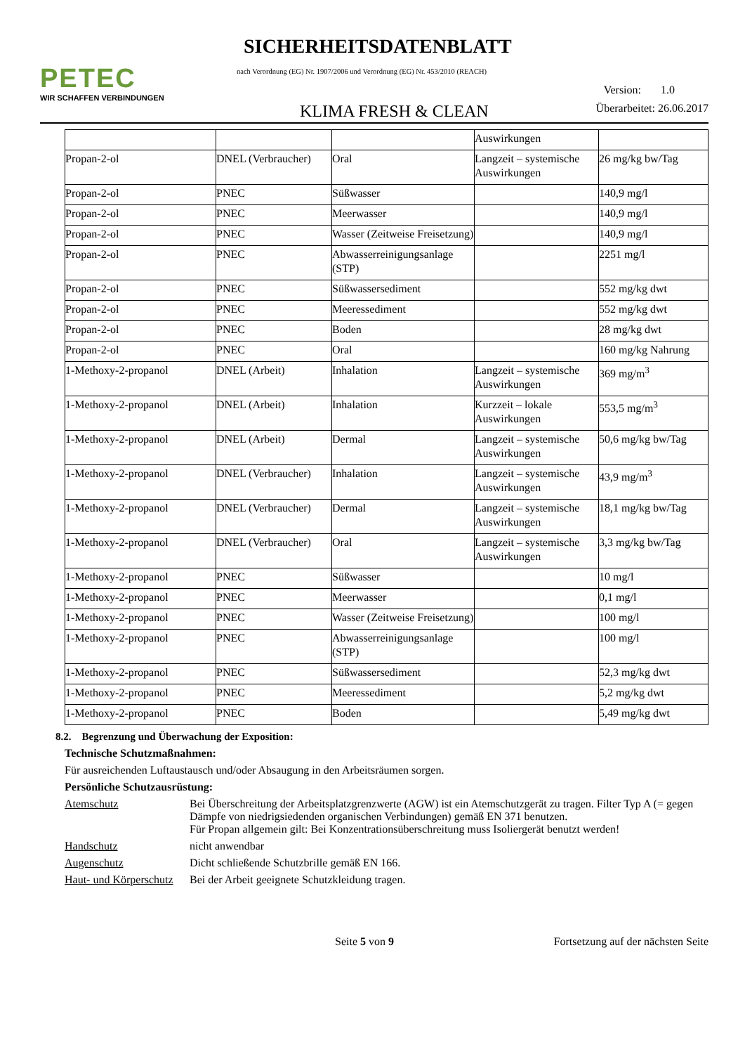PETEC
WIR SCHAFFEN VERBINDUNGEN
SICHERHEITSDATENBLATT
nach Verordnung (EG) Nr. 1907/2006 und Verordnung (EG) Nr. 453/2010 (REACH)
Version: 1.0
KLIMA FRESH & CLEAN Überarbeitet: 26.06.2017
| | | | Auswirkungen | |
| Propan-2-ol | DNEL (Verbraucher) | Oral | Langzeit – systemische Auswirkungen | 26 mg/kg bw/Tag |
| Propan-2-ol | PNEC | Süßwasser | | 140,9 mg/l |
| Propan-2-ol | PNEC | Meerwasser | | 140,9 mg/l |
| Propan-2-ol | PNEC | Wasser (Zeitweise Freisetzung) | | 140,9 mg/l |
| Propan-2-ol | PNEC | Abwasserreinigungsanlage (STP) | | 2251 mg/l |
| Propan-2-ol | PNEC | Süßwassersediment | | 552 mg/kg dwt |
| Propan-2-ol | PNEC | Meeressediment | | 552 mg/kg dwt |
| Propan-2-ol | PNEC | Boden | | 28 mg/kg dwt |
| Propan-2-ol | PNEC | Oral | | 160 mg/kg Nahrung |
| 1-Methoxy-2-propanol | DNEL (Arbeit) | Inhalation | Langzeit – systemische Auswirkungen | 369 mg/m<sup>3</sup> |
| 1-Methoxy-2-propanol | DNEL (Arbeit) | Inhalation | Kurzzeit – lokale Auswirkungen | 553,5 mg/m<sup>3</sup> |
| 1-Methoxy-2-propanol | DNEL (Arbeit) | Dermal | Langzeit – systemische Auswirkungen | 50,6 mg/kg bw/Tag |
| 1-Methoxy-2-propanol | DNEL (Verbraucher) | Inhalation | Langzeit – systemische Auswirkungen | 43,9 mg/m<sup>3</sup> |
| 1-Methoxy-2-propanol | DNEL (Verbraucher) | Dermal | Langzeit – systemische Auswirkungen | 18,1 mg/kg bw/Tag |
| 1-Methoxy-2-propanol | DNEL (Verbraucher) | Oral | Langzeit – systemische Auswirkungen | 3,3 mg/kg bw/Tag |
| 1-Methoxy-2-propanol | PNEC | Süßwasser | | 10 mg/l |
| 1-Methoxy-2-propanol | PNEC | Meerwasser | | 0,1 mg/l |
| 1-Methoxy-2-propanol | PNEC | Wasser (Zeitweise Freisetzung) | | 100 mg/l |
| 1-Methoxy-2-propanol | PNEC | Abwasserreinigungsanlage (STP) | | 100 mg/l |
| 1-Methoxy-2-propanol | PNEC | Süßwassersediment | | 52,3 mg/kg dwt |
| 1-Methoxy-2-propanol | PNEC | Meeressediment | | 5,2 mg/kg dwt |
| 1-Methoxy-2-propanol | PNEC | Boden | | 5,49 mg/kg dwt |
8.2. Begrenzung und Überwachung der Exposition:
Technische Schutzmaßnahmen:
Für ausreichenden Luftaustausch und/oder Absaugung in den Arbeitsräumen sorgen.
Persönliche Schutzausrüstung:
Atemschutz
Bei Überschreitung der Arbeitsplatzgrenzwerte (AGW) ist ein Atemschutzgerät zu tragen. Filter Typ A (= gegen Dämpfe von niedrigsiedenden organischen Verbindungen) gemäß EN 371 benutzen.
Für Propan allgemein gilt: Bei Konzentrationsüberschreitung muss Isoliergerät benutzt werden!
Handschutz
nicht anwendbar
Augenschutz
Dicht schließende Schutzbrille gemäß EN 166.
Haut- und Körperschutz
Bei der Arbeit geeignete Schutzkleidung tragen.
Seite 5 von 9 Fortsetzung auf der nächsten Seite